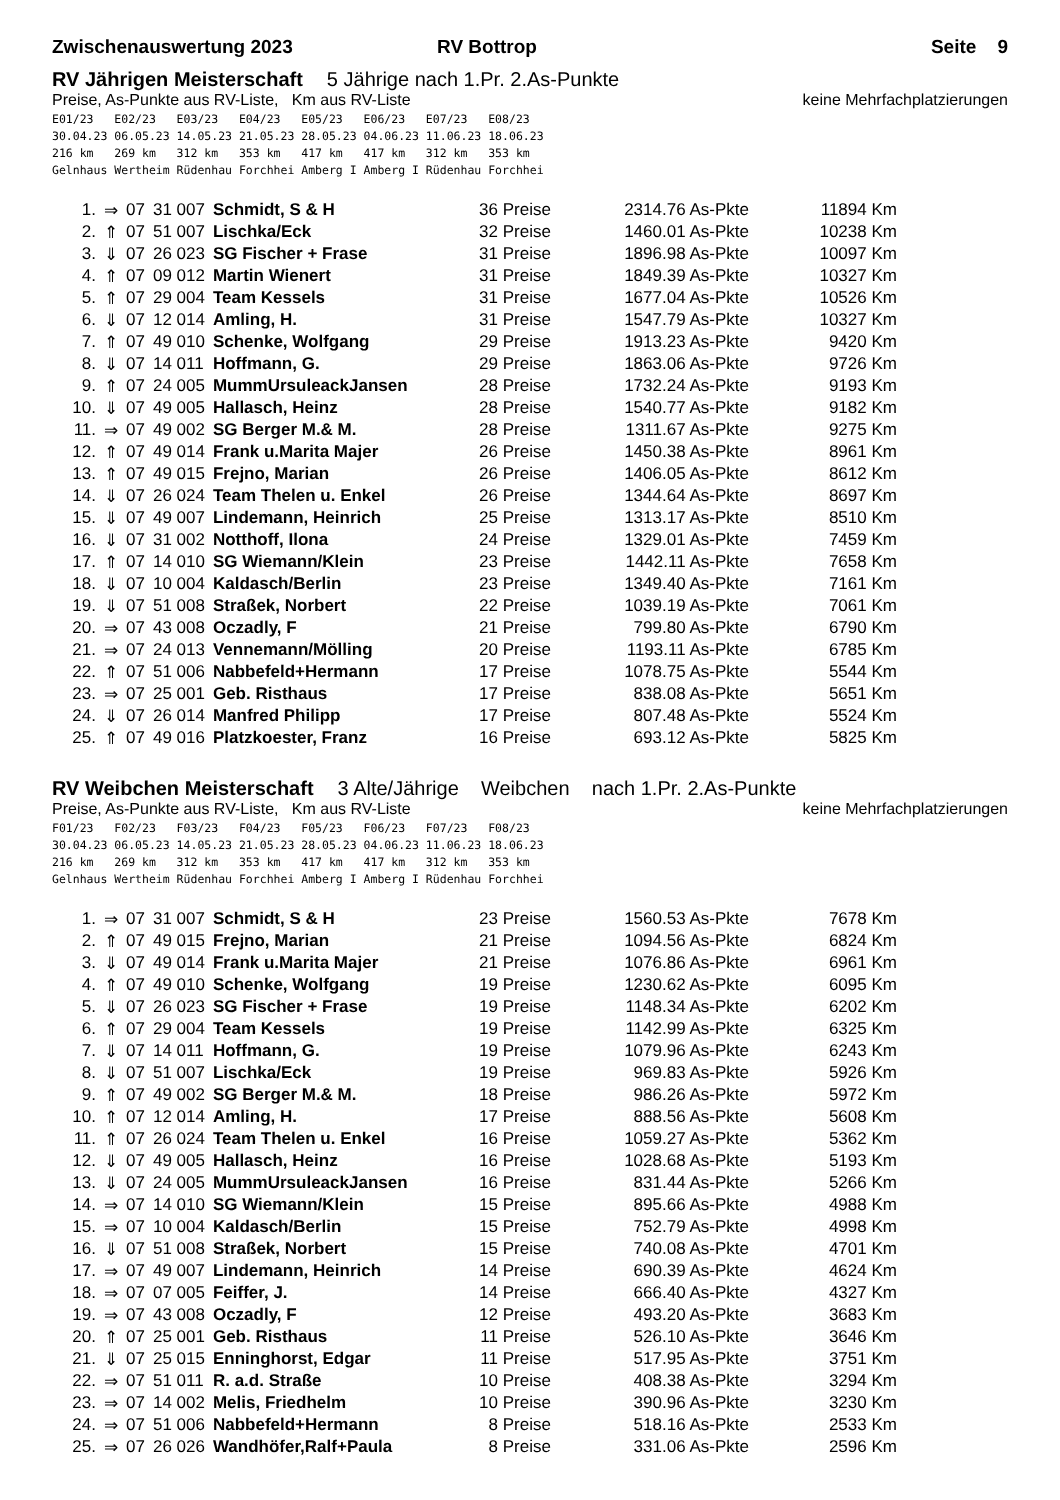Zwischenauswertung 2023 RV Bottrop Seite 9
RV Jährigen Meisterschaft 5 Jährige nach 1.Pr. 2.As-Punkte
Preise, As-Punkte aus RV-Liste, Km aus RV-Liste
keine Mehrfachplatzierungen
E01/23   E02/23   E03/23   E04/23   E05/23   E06/23   E07/23   E08/23
30.04.23 06.05.23 14.05.23 21.05.23 28.05.23 04.06.23 11.06.23 18.06.23
216 km   269 km   312 km   353 km   417 km   417 km   312 km   353 km
Gelnhaus Wertheim Rüdenhau Forchhei Amberg I Amberg I Rüdenhau Forchhei
| 1. | ⇒ | 07 | 31 007 | Schmidt, S & H | 36 Preise | 2314.76 As-Pkte | 11894 Km |
| 2. | ⇑ | 07 | 51 007 | Lischka/Eck | 32 Preise | 1460.01 As-Pkte | 10238 Km |
| 3. | ⇓ | 07 | 26 023 | SG Fischer + Frase | 31 Preise | 1896.98 As-Pkte | 10097 Km |
| 4. | ⇑ | 07 | 09 012 | Martin Wienert | 31 Preise | 1849.39 As-Pkte | 10327 Km |
| 5. | ⇑ | 07 | 29 004 | Team Kessels | 31 Preise | 1677.04 As-Pkte | 10526 Km |
| 6. | ⇓ | 07 | 12 014 | Amling, H. | 31 Preise | 1547.79 As-Pkte | 10327 Km |
| 7. | ⇑ | 07 | 49 010 | Schenke, Wolfgang | 29 Preise | 1913.23 As-Pkte | 9420 Km |
| 8. | ⇓ | 07 | 14 011 | Hoffmann, G. | 29 Preise | 1863.06 As-Pkte | 9726 Km |
| 9. | ⇑ | 07 | 24 005 | MummUrsuleackJansen | 28 Preise | 1732.24 As-Pkte | 9193 Km |
| 10. | ⇓ | 07 | 49 005 | Hallasch, Heinz | 28 Preise | 1540.77 As-Pkte | 9182 Km |
| 11. | ⇒ | 07 | 49 002 | SG Berger M.& M. | 28 Preise | 1311.67 As-Pkte | 9275 Km |
| 12. | ⇑ | 07 | 49 014 | Frank u.Marita Majer | 26 Preise | 1450.38 As-Pkte | 8961 Km |
| 13. | ⇑ | 07 | 49 015 | Frejno, Marian | 26 Preise | 1406.05 As-Pkte | 8612 Km |
| 14. | ⇓ | 07 | 26 024 | Team Thelen u. Enkel | 26 Preise | 1344.64 As-Pkte | 8697 Km |
| 15. | ⇓ | 07 | 49 007 | Lindemann, Heinrich | 25 Preise | 1313.17 As-Pkte | 8510 Km |
| 16. | ⇓ | 07 | 31 002 | Notthoff, Ilona | 24 Preise | 1329.01 As-Pkte | 7459 Km |
| 17. | ⇑ | 07 | 14 010 | SG Wiemann/Klein | 23 Preise | 1442.11 As-Pkte | 7658 Km |
| 18. | ⇓ | 07 | 10 004 | Kaldasch/Berlin | 23 Preise | 1349.40 As-Pkte | 7161 Km |
| 19. | ⇓ | 07 | 51 008 | Straßek, Norbert | 22 Preise | 1039.19 As-Pkte | 7061 Km |
| 20. | ⇒ | 07 | 43 008 | Oczadly, F | 21 Preise | 799.80 As-Pkte | 6790 Km |
| 21. | ⇒ | 07 | 24 013 | Vennemann/Mölling | 20 Preise | 1193.11 As-Pkte | 6785 Km |
| 22. | ⇑ | 07 | 51 006 | Nabbefeld+Hermann | 17 Preise | 1078.75 As-Pkte | 5544 Km |
| 23. | ⇒ | 07 | 25 001 | Geb. Risthaus | 17 Preise | 838.08 As-Pkte | 5651 Km |
| 24. | ⇓ | 07 | 26 014 | Manfred Philipp | 17 Preise | 807.48 As-Pkte | 5524 Km |
| 25. | ⇑ | 07 | 49 016 | Platzkoester, Franz | 16 Preise | 693.12 As-Pkte | 5825 Km |
RV Weibchen Meisterschaft 3 Alte/Jährige Weibchen nach 1.Pr. 2.As-Punkte
Preise, As-Punkte aus RV-Liste, Km aus RV-Liste
keine Mehrfachplatzierungen
F01/23   F02/23   F03/23   F04/23   F05/23   F06/23   F07/23   F08/23
30.04.23 06.05.23 14.05.23 21.05.23 28.05.23 04.06.23 11.06.23 18.06.23
216 km   269 km   312 km   353 km   417 km   417 km   312 km   353 km
Gelnhaus Wertheim Rüdenhau Forchhei Amberg I Amberg I Rüdenhau Forchhei
| 1. | ⇒ | 07 | 31 007 | Schmidt, S & H | 23 Preise | 1560.53 As-Pkte | 7678 Km |
| 2. | ⇑ | 07 | 49 015 | Frejno, Marian | 21 Preise | 1094.56 As-Pkte | 6824 Km |
| 3. | ⇓ | 07 | 49 014 | Frank u.Marita Majer | 21 Preise | 1076.86 As-Pkte | 6961 Km |
| 4. | ⇑ | 07 | 49 010 | Schenke, Wolfgang | 19 Preise | 1230.62 As-Pkte | 6095 Km |
| 5. | ⇓ | 07 | 26 023 | SG Fischer + Frase | 19 Preise | 1148.34 As-Pkte | 6202 Km |
| 6. | ⇑ | 07 | 29 004 | Team Kessels | 19 Preise | 1142.99 As-Pkte | 6325 Km |
| 7. | ⇓ | 07 | 14 011 | Hoffmann, G. | 19 Preise | 1079.96 As-Pkte | 6243 Km |
| 8. | ⇓ | 07 | 51 007 | Lischka/Eck | 19 Preise | 969.83 As-Pkte | 5926 Km |
| 9. | ⇑ | 07 | 49 002 | SG Berger M.& M. | 18 Preise | 986.26 As-Pkte | 5972 Km |
| 10. | ⇑ | 07 | 12 014 | Amling, H. | 17 Preise | 888.56 As-Pkte | 5608 Km |
| 11. | ⇑ | 07 | 26 024 | Team Thelen u. Enkel | 16 Preise | 1059.27 As-Pkte | 5362 Km |
| 12. | ⇓ | 07 | 49 005 | Hallasch, Heinz | 16 Preise | 1028.68 As-Pkte | 5193 Km |
| 13. | ⇓ | 07 | 24 005 | MummUrsuleackJansen | 16 Preise | 831.44 As-Pkte | 5266 Km |
| 14. | ⇒ | 07 | 14 010 | SG Wiemann/Klein | 15 Preise | 895.66 As-Pkte | 4988 Km |
| 15. | ⇒ | 07 | 10 004 | Kaldasch/Berlin | 15 Preise | 752.79 As-Pkte | 4998 Km |
| 16. | ⇓ | 07 | 51 008 | Straßek, Norbert | 15 Preise | 740.08 As-Pkte | 4701 Km |
| 17. | ⇒ | 07 | 49 007 | Lindemann, Heinrich | 14 Preise | 690.39 As-Pkte | 4624 Km |
| 18. | ⇒ | 07 | 07 005 | Feiffer, J. | 14 Preise | 666.40 As-Pkte | 4327 Km |
| 19. | ⇒ | 07 | 43 008 | Oczadly, F | 12 Preise | 493.20 As-Pkte | 3683 Km |
| 20. | ⇑ | 07 | 25 001 | Geb. Risthaus | 11 Preise | 526.10 As-Pkte | 3646 Km |
| 21. | ⇓ | 07 | 25 015 | Enninghorst, Edgar | 11 Preise | 517.95 As-Pkte | 3751 Km |
| 22. | ⇒ | 07 | 51 011 | R. a.d. Straße | 10 Preise | 408.38 As-Pkte | 3294 Km |
| 23. | ⇒ | 07 | 14 002 | Melis, Friedhelm | 10 Preise | 390.96 As-Pkte | 3230 Km |
| 24. | ⇒ | 07 | 51 006 | Nabbefeld+Hermann | 8 Preise | 518.16 As-Pkte | 2533 Km |
| 25. | ⇒ | 07 | 26 026 | Wandhöfer,Ralf+Paula | 8 Preise | 331.06 As-Pkte | 2596 Km |